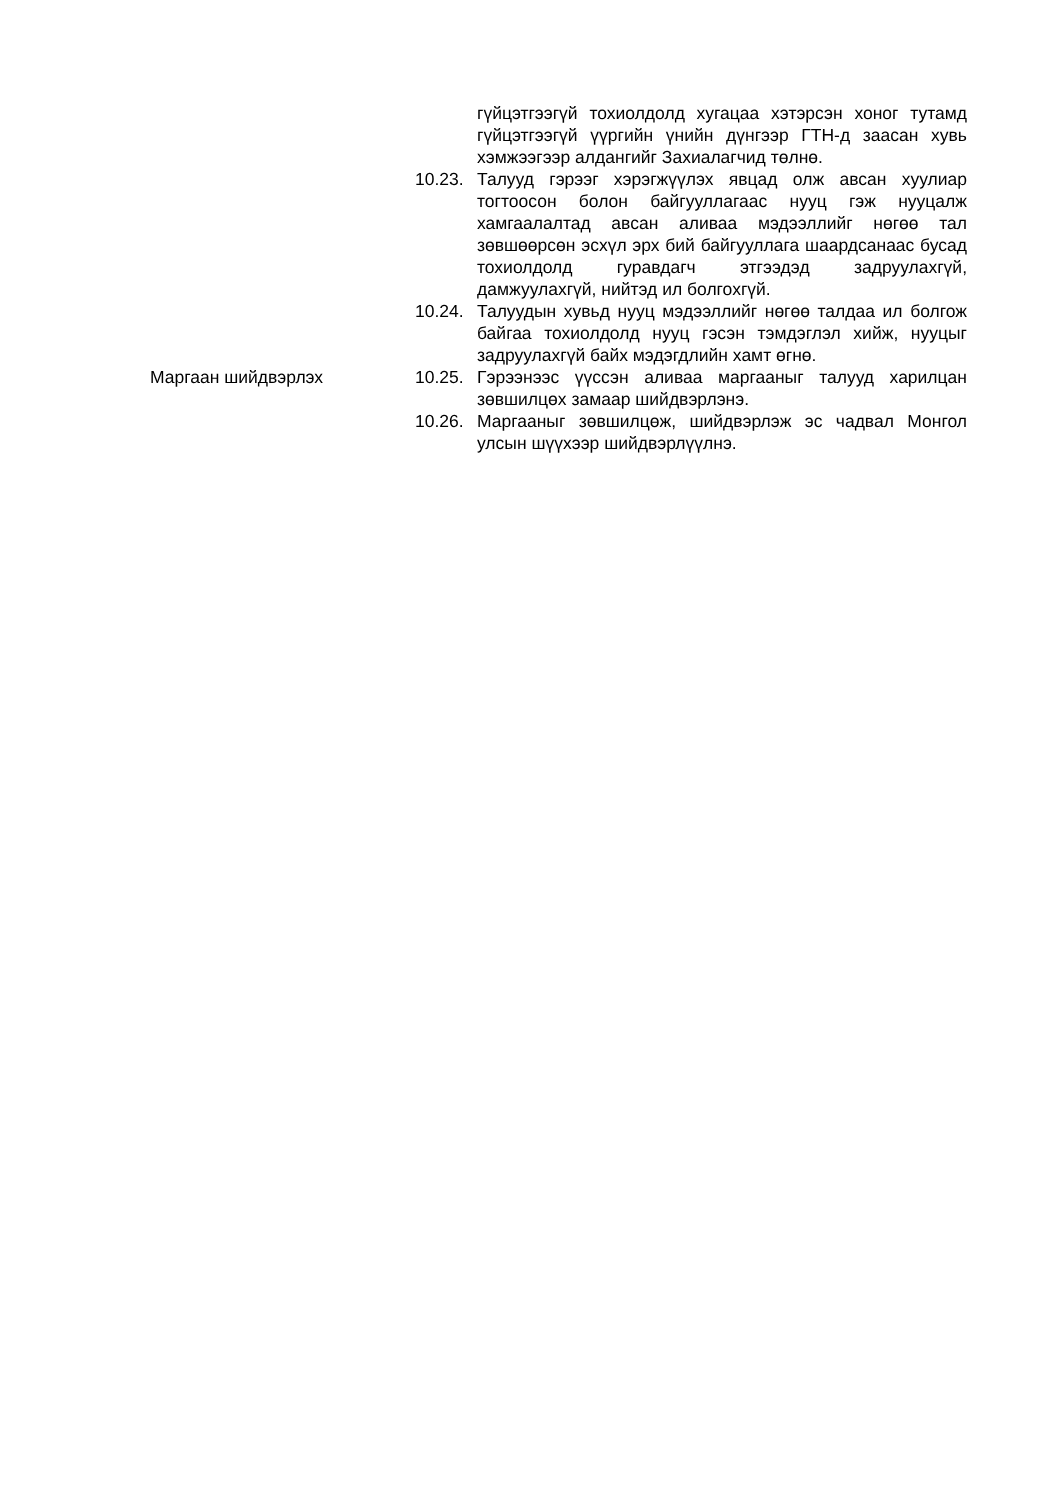гүйцэтгээгүй тохиолдолд хугацаа хэтэрсэн хоног тутамд гүйцэтгээгүй үүргийн үнийн дүнгээр ГТН-д заасан хувь хэмжээгээр алдангийг Захиалагчид төлнө.
10.23.
Талууд гэрээг хэрэгжүүлэх явцад олж авсан хуулиар тогтоосон болон байгууллагаас нууц гэж нууцалж хамгаалалтад авсан аливаа мэдээллийг нөгөө тал зөвшөөрсөн эсхүл эрх бий байгууллага шаардсанаас бусад тохиолдолд гуравдагч этгээдэд задруулахгүй, дамжуулахгүй, нийтэд ил болгохгүй.
10.24.
Талуудын хувьд нууц мэдээллийг нөгөө талдаа ил болгож байгаа тохиолдолд нууц гэсэн тэмдэглэл хийж, нууцыг задруулахгүй байх мэдэгдлийн хамт өгнө.
Маргаан шийдвэрлэх 10.25.
Гэрээнээс үүссэн аливаа маргааныг талууд харилцан зөвшилцөх замаар шийдвэрлэнэ.
10.26.
Маргааныг зөвшилцөж, шийдвэрлэж эс чадвал Монгол улсын шүүхээр шийдвэрлүүлнэ.